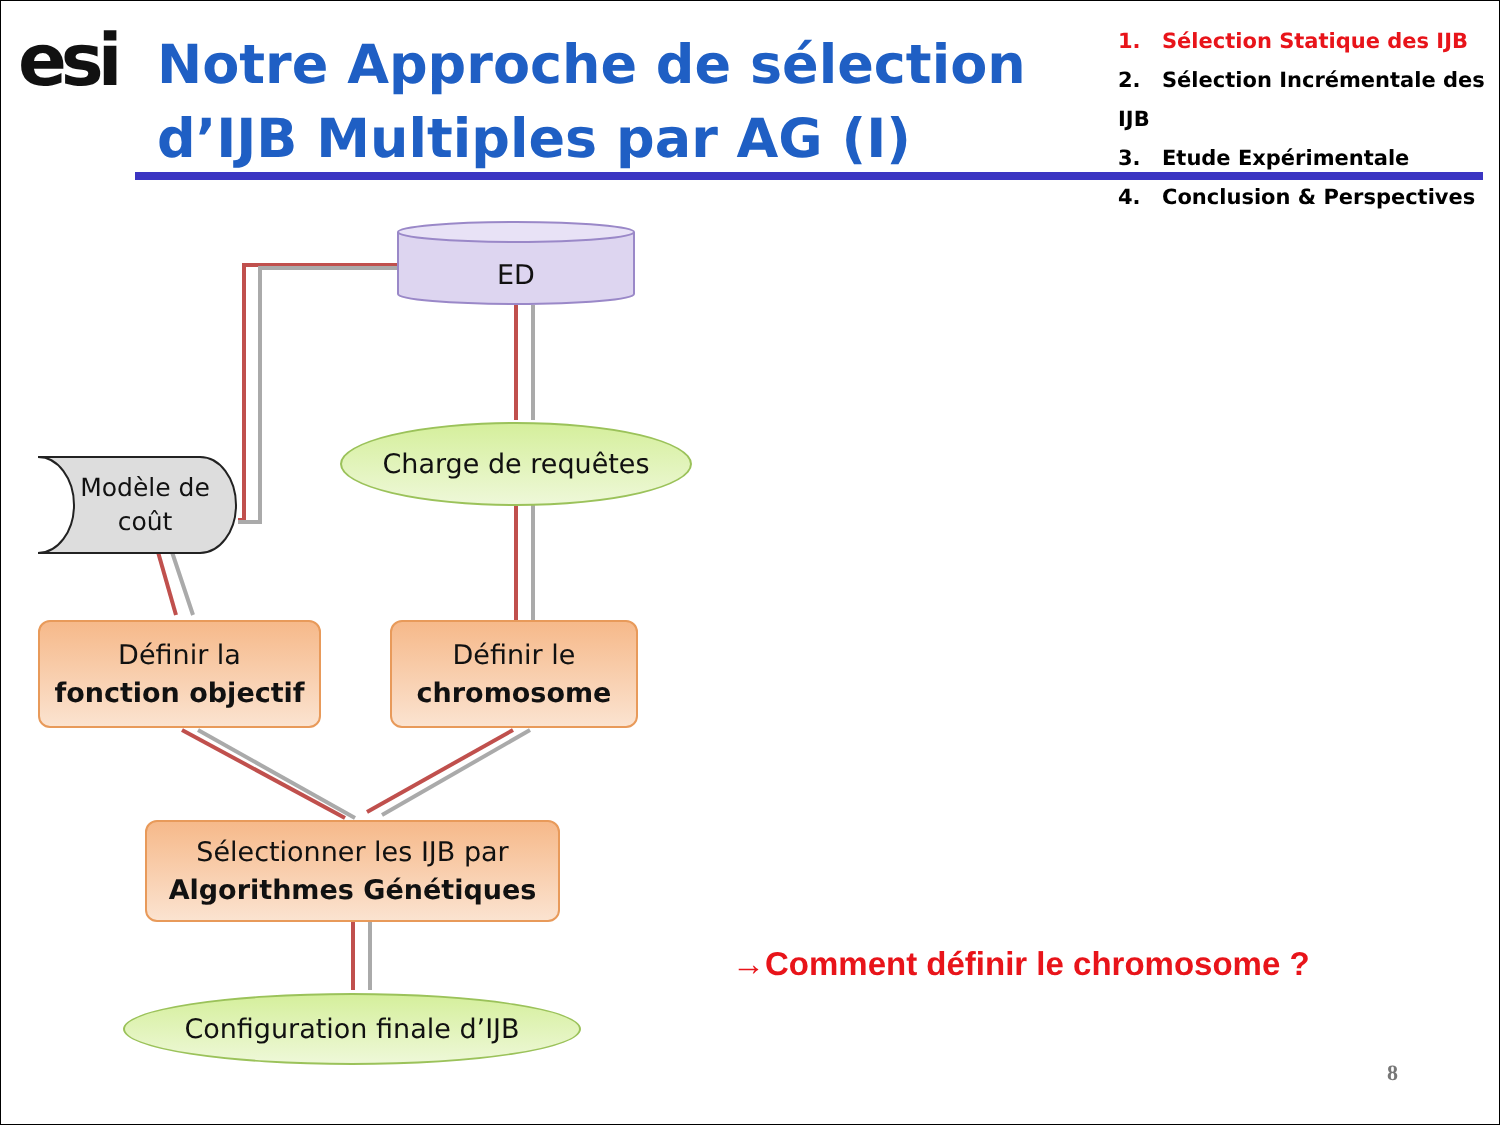esi
Notre Approche de sélection d’IJB Multiples par AG (I)
1. Sélection Statique des IJB
2. Sélection Incrémentale des IJB
3. Etude Expérimentale
4. Conclusion & Perspectives
ED
Modèle de coût
Charge de requêtes
Définir la
fonction objectif
Définir le
chromosome
Sélectionner les IJB par
Algorithmes Génétiques
Configuration finale d’IJB
→Comment définir le chromosome ?
8